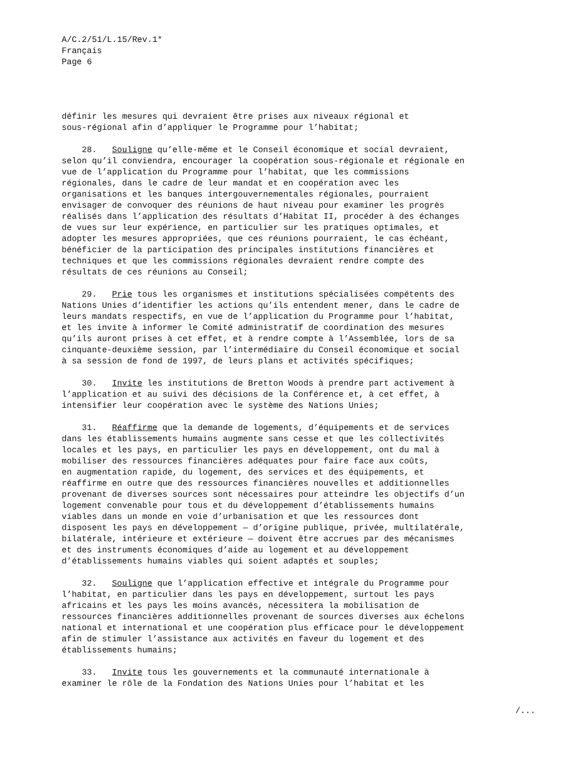A/C.2/51/L.15/Rev.1*
Français
Page 6
définir les mesures qui devraient être prises aux niveaux régional et sous-régional afin d’appliquer le Programme pour l’habitat;
28. Souligne qu’elle-même et le Conseil économique et social devraient, selon qu’il conviendra, encourager la coopération sous-régionale et régionale en vue de l’application du Programme pour l’habitat, que les commissions régionales, dans le cadre de leur mandat et en coopération avec les organisations et les banques intergouvernementales régionales, pourraient envisager de convoquer des réunions de haut niveau pour examiner les progrès réalisés dans l’application des résultats d’Habitat II, procéder à des échanges de vues sur leur expérience, en particulier sur les pratiques optimales, et adopter les mesures appropriées, que ces réunions pourraient, le cas échéant, bénéficier de la participation des principales institutions financières et techniques et que les commissions régionales devraient rendre compte des résultats de ces réunions au Conseil;
29. Prie tous les organismes et institutions spécialisées compétents des Nations Unies d’identifier les actions qu’ils entendent mener, dans le cadre de leurs mandats respectifs, en vue de l’application du Programme pour l’habitat, et les invite à informer le Comité administratif de coordination des mesures qu’ils auront prises à cet effet, et à rendre compte à l’Assemblée, lors de sa cinquante-deuxième session, par l’intermédiaire du Conseil économique et social à sa session de fond de 1997, de leurs plans et activités spécifiques;
30. Invite les institutions de Bretton Woods à prendre part activement à l’application et au suivi des décisions de la Conférence et, à cet effet, à intensifier leur coopération avec le système des Nations Unies;
31. Réaffirme que la demande de logements, d’équipements et de services dans les établissements humains augmente sans cesse et que les collectivités locales et les pays, en particulier les pays en développement, ont du mal à mobiliser des ressources financières adéquates pour faire face aux coûts, en augmentation rapide, du logement, des services et des équipements, et réaffirme en outre que des ressources financières nouvelles et additionnelles provenant de diverses sources sont nécessaires pour atteindre les objectifs d’un logement convenable pour tous et du développement d’établissements humains viables dans un monde en voie d’urbanisation et que les ressources dont disposent les pays en développement — d’origine publique, privée, multilatérale, bilatérale, intérieure et extérieure — doivent être accrues par des mécanismes et des instruments économiques d’aide au logement et au développement d’établissements humains viables qui soient adaptés et souples;
32. Souligne que l’application effective et intégrale du Programme pour l’habitat, en particulier dans les pays en développement, surtout les pays africains et les pays les moins avancés, nécessitera la mobilisation de ressources financières additionnelles provenant de sources diverses aux échelons national et international et une coopération plus efficace pour le développement afin de stimuler l’assistance aux activités en faveur du logement et des établissements humains;
33. Invite tous les gouvernements et la communauté internationale à examiner le rôle de la Fondation des Nations Unies pour l’habitat et les
/...